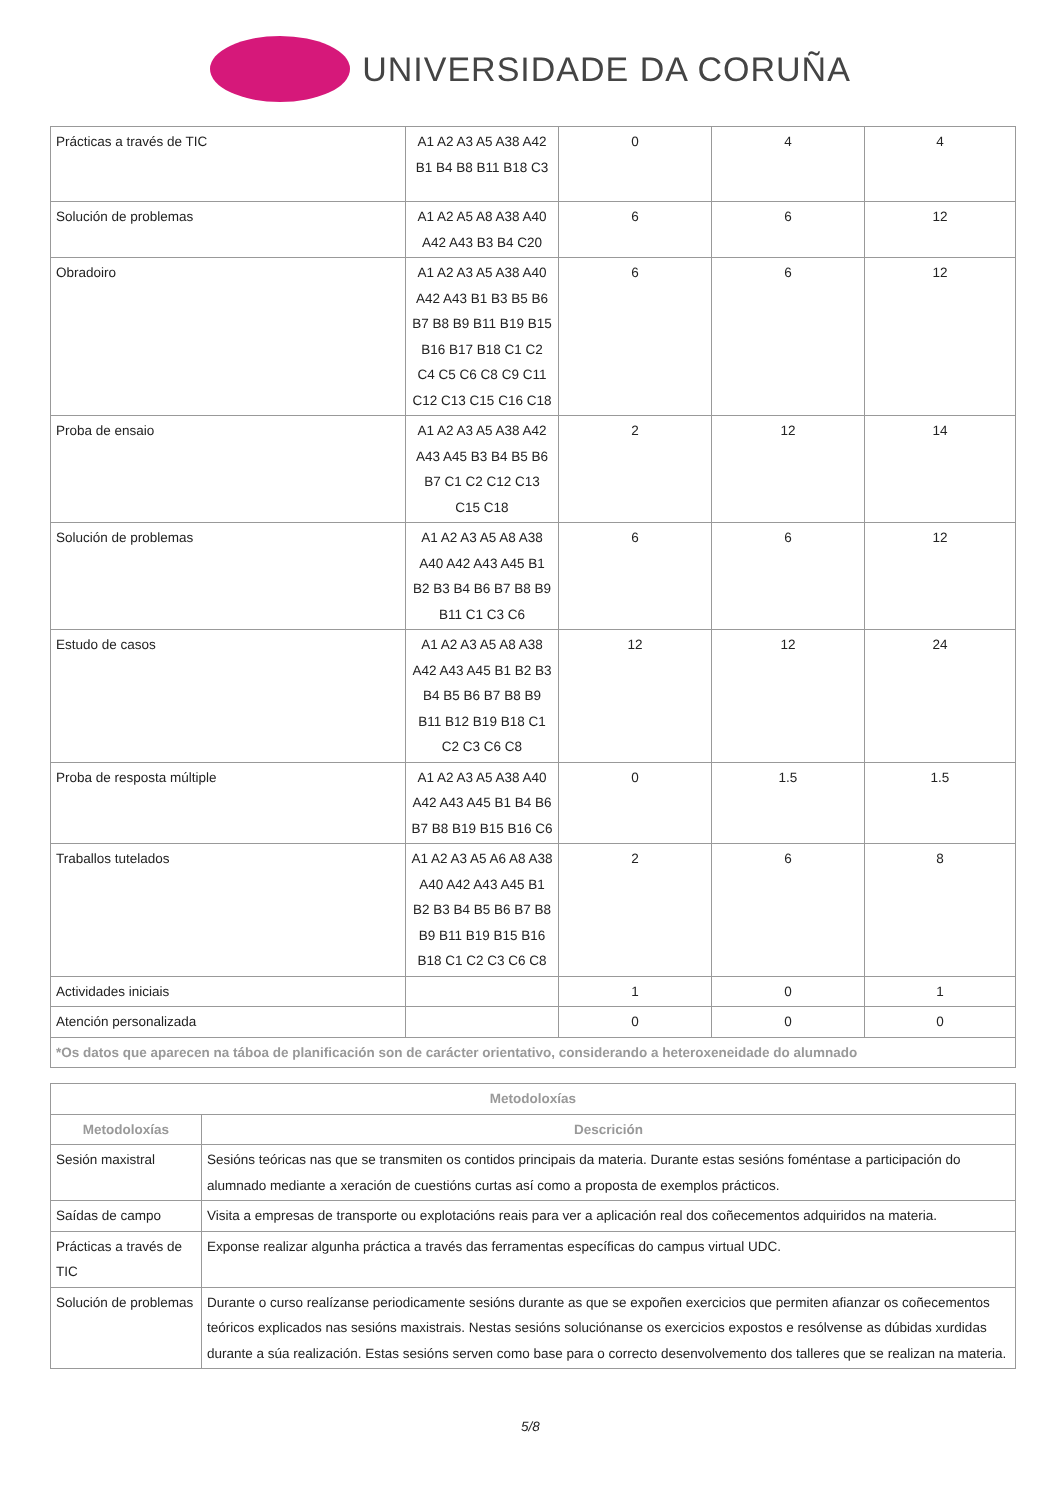UNIVERSIDADE DA CORUÑA
| Prácticas a través de TIC | A1 A2 A3 A5 A38 A42 B1 B4 B8 B11 B18 C3 | 0 | 4 | 4 |
| Solución de problemas | A1 A2 A5 A8 A38 A40 A42 A43 B3 B4 C20 | 6 | 6 | 12 |
| Obradoiro | A1 A2 A3 A5 A38 A40 A42 A43 B1 B3 B5 B6 B7 B8 B9 B11 B19 B15 B16 B17 B18 C1 C2 C4 C5 C6 C8 C9 C11 C12 C13 C15 C16 C18 | 6 | 6 | 12 |
| Proba de ensaio | A1 A2 A3 A5 A38 A42 A43 A45 B3 B4 B5 B6 B7 C1 C2 C12 C13 C15 C18 | 2 | 12 | 14 |
| Solución de problemas | A1 A2 A3 A5 A8 A38 A40 A42 A43 A45 B1 B2 B3 B4 B6 B7 B8 B9 B11 C1 C3 C6 | 6 | 6 | 12 |
| Estudo de casos | A1 A2 A3 A5 A8 A38 A42 A43 A45 B1 B2 B3 B4 B5 B6 B7 B8 B9 B11 B12 B19 B18 C1 C2 C3 C6 C8 | 12 | 12 | 24 |
| Proba de resposta múltiple | A1 A2 A3 A5 A38 A40 A42 A43 A45 B1 B4 B6 B7 B8 B19 B15 B16 C6 | 0 | 1.5 | 1.5 |
| Traballos tutelados | A1 A2 A3 A5 A6 A8 A38 A40 A42 A43 A45 B1 B2 B3 B4 B5 B6 B7 B8 B9 B11 B19 B15 B16 B18 C1 C2 C3 C6 C8 | 2 | 6 | 8 |
| Actividades iniciais | | 1 | 0 | 1 |
| Atención personalizada | | 0 | 0 | 0 |
| *Os datos que aparecen na táboa de planificación son de carácter orientativo, considerando a heteroxeneidade do alumnado | | | | |
| Metodoloxías | |
| --- | --- |
| Metodoloxías | Descrición |
| Sesión maxistral | Sesións teóricas nas que se transmiten os contidos principais da materia. Durante estas sesións foméntase a participación do alumnado mediante a xeración de cuestións curtas así como a proposta de exemplos prácticos. |
| Saídas de campo | Visita a empresas de transporte ou explotacións reais para ver a aplicación real dos coñecementos adquiridos na materia. |
| Prácticas a través de TIC | Exponse realizar algunha práctica a través das ferramentas específicas do campus virtual UDC. |
| Solución de problemas | Durante o curso realízanse periodicamente sesións durante as que se expoñen exercicios que permiten afianzar os coñecementos teóricos explicados nas sesións maxistrais. Nestas sesións soluciónanse os exercicios expostos e resólvense as dúbidas xurdidas durante a súa realización. Estas sesións serven como base para o correcto desenvolvemento dos talleres que se realizan na materia. |
5/8